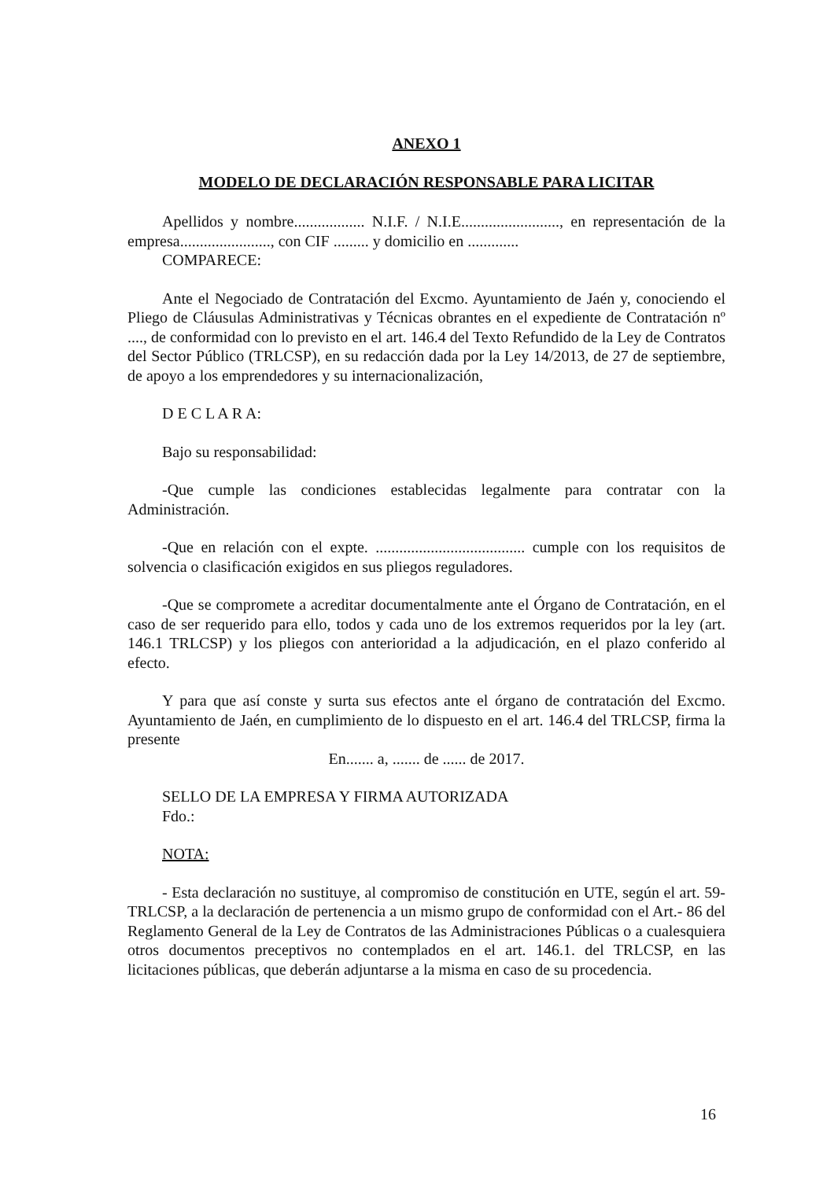ANEXO 1
MODELO DE DECLARACIÓN RESPONSABLE PARA LICITAR
Apellidos y nombre.................. N.I.F. / N.I.E........................., en representación de la empresa......................., con CIF ......... y domicilio en .............
COMPARECE:
Ante el Negociado de Contratación del Excmo. Ayuntamiento de Jaén y, conociendo el Pliego de Cláusulas Administrativas y Técnicas obrantes en el expediente de Contratación nº ...., de conformidad con lo previsto en el art. 146.4 del Texto Refundido de la Ley de Contratos del Sector Público (TRLCSP), en su redacción dada por la Ley 14/2013, de 27 de septiembre, de apoyo a los emprendedores y su internacionalización,
D E C L A R A:
Bajo su responsabilidad:
-Que cumple las condiciones establecidas legalmente para contratar con la Administración.
-Que en relación con el expte. ...................................... cumple con los requisitos de solvencia o clasificación exigidos en sus pliegos reguladores.
-Que se compromete a acreditar documentalmente ante el Órgano de Contratación, en el caso de ser requerido para ello, todos y cada uno de los extremos requeridos por la ley (art. 146.1 TRLCSP) y los pliegos con anterioridad a la adjudicación, en el plazo conferido al efecto.
Y para que así conste y surta sus efectos ante el órgano de contratación del Excmo. Ayuntamiento de Jaén, en cumplimiento de lo dispuesto en el art. 146.4 del TRLCSP, firma la presente
En....... a, ....... de ...... de 2017.
SELLO DE LA EMPRESA Y FIRMA AUTORIZADA
Fdo.:
NOTA:
- Esta declaración no sustituye, al compromiso de constitución en UTE, según el art. 59-TRLCSP, a la declaración de pertenencia a un mismo grupo de conformidad con el Art.- 86 del Reglamento General de la Ley de Contratos de las Administraciones Públicas o a cualesquiera otros documentos preceptivos no contemplados en el art. 146.1. del TRLCSP, en las licitaciones públicas, que deberán adjuntarse a la misma en caso de su procedencia.
16